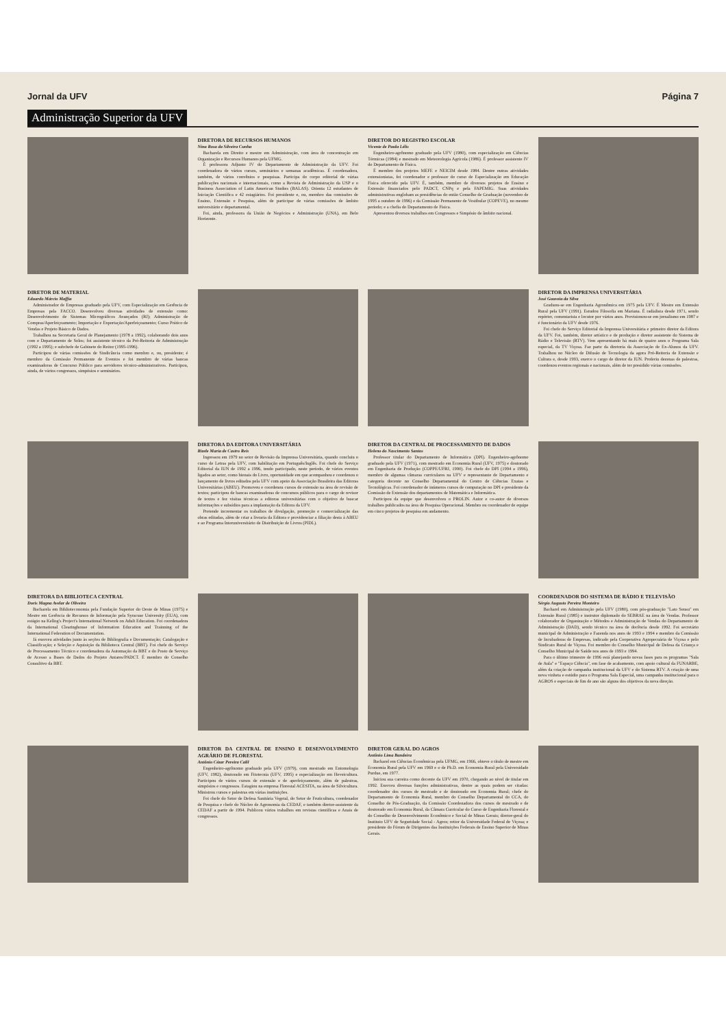Jornal da UFV Página 7
Administração Superior da UFV
DIRETORA DE RECURSOS HUMANOS
Nina Rosa da Silveira Cunha
Bacharela em Direito e mestre em Administração, com área de concentração em Organização e Recursos Humanos pela UFMG.
É professora Adjunto IV do Departamento de Administração da UFV. Foi coordenadora de vários cursos, seminários e semanas acadêmicas. É coordenadora, também, de vários convênios e pesquisas. Participa do corpo editorial de várias publicações nacionais e internacionais, como a Revista de Administração da USP e o Business Association of Latin American Studies (BALAS). Orienta 12 estudantes de Iniciação Científica e 42 estagiários. Foi presidente e, ou, membro das comissões de Ensino, Extensão e Pesquisa, além de participar de várias comissões de âmbito universitário e departamental.
Foi, ainda, professora da União de Negócios e Administração (UNA), em Belo Horizonte.
DIRETOR DO REGISTRO ESCOLAR
Vicente de Paula Lélis
Engenheiro-agrônomo graduado pela UFV (1980), com especialização em Ciências Térmicas (1984) e mestrado em Meteorologia Agrícola (1986). É professor assistente IV do Departamento de Física.
É membro dos projetos MEFE e NEICIM desde 1984. Dentre outras atividades extensionistas, foi coordenador e professor do curso de Especialização em Educação Física oferecido pela UFV. É, também, membro de diversos projetos de Ensino e Extensão financiados pelo PADCT, CNPq e pela FAPEMIG. Suas atividades administrativas englobam as presidências do então Conselho de Graduação (novembro de 1995 a outubro de 1996) e da Comissão Permanente de Vestibular (COPEVE), no mesmo período; e a chefia do Departamento de Física.
Apresentou diversos trabalhos em Congressos e Simpósio de âmbito nacional.
DIRETOR DE MATERIAL
Eduardo Márcio Maffia
Administrador de Empresas graduado pela UFV, com Especialização em Gerência de Empresas pela FACCO. Desenvolveu diversas atividades de extensão como: Desenvolvimento de Sistemas Micrográficos Avançados (RJ); Administração de Compras/Aperfeiçoamento; Importação e Exportação/Aperfeiçoamento; Curso Prático de Vendas e Projeto Básico de Dados.
Trabalhou na Secretaria Geral de Planejamento (1978 a 1992), colaborando dois anos com o Departamento de Solos; foi assistente técnico da Pró-Reitoria de Administração (1992 a 1995); e subchefe de Gabinete do Reitor (1995-1996).
Participou de várias comissões de Sindicância como membro e, ou, presidente; é membro da Comissão Permanente de Eventos e foi membro de várias bancas examinadoras de Concurso Público para servidores técnico-administrativos. Participou, ainda, de vários congressos, simpósios e seminários.
DIRETOR DA IMPRENSA UNIVERSITÁRIA
José Gouveia da Silva
Graduou-se em Engenharia Agronômica em 1975 pela UFV. É Mestre em Extensão Rural pela UFV (1991). Estudou Filosofia em Mariana. É radialista desde 1971, sendo repórter, comentarista e locutor por vários anos. Provisionou-se em jornalismo em 1987 e é funcionário da UFV desde 1976.
Foi chefe do Serviço Editorial da Imprensa Universitária e primeiro diretor da Editora da UFV. Foi, também, diretor artístico e de produção e diretor assistente do Sistema de Rádio e Televisão (RTV). Vem apresentando há mais de quatro anos o Programa Sala especial, da TV Viçosa. Faz parte da diretoria da Associação de Ex-Alunos da UFV. Trabalhou no Núcleo de Difusão de Tecnologia da agora Pró-Reitoria de Extensão e Cultura e, desde 1993, exerce o cargo de diretor da IUN. Proferiu dezenas de palestras, coordenou eventos regionais e nacionais, além de ter presidido várias comissões.
DIRETORA DA EDITORA UNIVERSITÁRIA
Rizele Maria de Castro Reis
Ingressou em 1979 no setor de Revisão da Imprensa Universitária, quando concluiu o curso de Letras pela UFV, com habilitação em Português/Inglês. Foi chefe do Serviço Editorial da IUN de 1992 a 1996, tendo participado, neste período, de vários eventos ligados ao setor, como bienais do Livro, oportunidade em que acompanhou e coordenou o lançamento de livros editados pela UFV com apoio da Associação Brasileira das Editoras Universitárias (ABEU). Promoveu e coordenou cursos de extensão na área de revisão de textos; participou de bancas examinadoras de concursos públicos para o cargo de revisor de textos e fez visitas técnicas a editoras universitárias com o objetivo de buscar informações e subsídios para a implantação da Editora da UFV.
Pretende incrementar os trabalhos de divulgação, promoção e comercialização das obras editadas, além de criar a livraria da Editora e providenciar a filiação desta à ABEU e ao Programa Interuniversitário de Distribuição de Livros (PIDL).
DIRETOR DA CENTRAL DE PROCESSAMENTO DE DADOS
Heleno do Nascimento Santos
Professor titular do Departamento de Informática (DPI). Engenheiro-agrônomo graduado pela UFV (1971), com mestrado em Economia Rural (UFV, 1975) e doutorado em Engenharia de Produção (COPPE/UFRJ, 1990). Foi chefe do DPI (1994 a 1996), membro de algumas câmaras curriculares na UFV e representante de Departamento e categoria docente no Conselho Departamental do Centro de Ciências Exatas e Tecnológicas. Foi coordenador de inúmeros cursos de computação no DPI e presidente da Comissão de Extensão dos departamentos de Matemática e Informática.
Participou da equipe que desenvolveu o PROLIN. Autor e co-autor de diversos trabalhos publicados na área de Pesquisa Operacional. Membro ou coordenador de equipe em cinco projetos de pesquisa em andamento.
DIRETORA DA BIBLIOTECA CENTRAL
Doris Magna Avelar de Oliveira
Bacharela em Biblioteconomia pela Fundação Superior do Oeste de Minas (1975) e Mestre em Gerência de Recursos de Informação pela Syracuse University (EUA), com estágio na Kellog's Project's International Network on Adult Education. Foi coordenadora da International Clearinghouse of Information Education and Trainning of the International Federation of Documentation.
Já exerceu atividades junto às seções de Bibliografia e Documentação; Catalogação e Classificação; e Seleção e Aquisição da Biblioteca Central (BBT). Foi chefe do Serviço de Processamento Técnico e coordenadora da Automação da BBT e do Posto de Serviço de Acesso a Bases de Dados do Projeto Antares/PADCT. É membro do Conselho Consultivo da BBT.
COORDENADOR DO SISTEMA DE RÁDIO E TELEVISÃO
Sérgio Augusto Pereira Monteiro
Bacharel em Administração pela UFV (1980), com pós-graduação "Lato Sensu" em Extensão Rural (1985) e instrutor diplomado do SEBRAE na área de Vendas. Professor colaborador de Organização e Métodos e Administração de Vendas do Departamento de Administração (DAD), sendo técnico na área de docência desde 1992. Foi secretário municipal de Administração e Fazenda nos anos de 1993 e 1994 e membro da Comissão de Incubadoras de Empresas, indicado pela Cooperativa Agropecuária de Viçosa e pelo Sindicato Rural de Viçosa. Foi membro do Conselho Municipal de Defesa da Criança e Conselho Municipal de Saúde nos anos de 1993 e 1994.
Para o último trimestre de 1996 está planejando novas fases para os programas "Sala de Aula" e "Espaço Ciência", em fase de acabamento, com apoio cultural da FUNARBE, além da criação de campanha institucional da UFV e do Sistema RTV. A criação de uma nova vinheta e estúdio para o Programa Sala Especial, uma campanha institucional para o AGROS e especiais de fim de ano são alguns dos objetivos da nova direção.
DIRETOR DA CENTRAL DE ENSINO E DESENVOLVIMENTO AGRÁRIO DE FLORESTAL
Antônio Cézar Pereira Calil
Engenheiro-agrônomo graduado pela UFV (1979), com mestrado em Entomologia (UFV, 1982), doutorado em Fitotecnia (UFV, 1995) e especialização em Heveicultura. Participou de vários cursos de extensão e de aperfeiçoamento, além de palestras, simpósios e congressos. Estagiou na empresa Florestal ACESITA, na área de Silvicultura. Ministrou cursos e palestras em várias instituições.
Foi chefe do Setor de Defesa Sanitária Vegetal, do Setor de Fruticultura, coordenador de Pesquisa e chefe do Núcleo de Agronomia da CEDAF, e também diretor-assistente da CEDAF a partir de 1994. Publicou vários trabalhos em revistas científicas e Anais de congressos.
DIRETOR GERAL DO AGROS
Antônio Lima Bandeira
Bacharel em Ciências Econômicas pela UFMG, em 1966, obteve o título de mestre em Economia Rural pela UFV em 1969 e o de Ph.D. em Economia Rural pela Universidade Purdue, em 1977.
Iniciou sua carreira como docente da UFV em 1970, chegando ao nível de titular em 1992. Exerceu diversas funções administrativas, dentre as quais podem ser citadas: coordenador dos cursos de mestrado e de doutorado em Economia Rural; chefe do Departamento de Economia Rural, membro do Conselho Departamental do CCA, do Conselho de Pós-Graduação, da Comissão Coordenadora dos cursos de mestrado e de doutorado em Economia Rural, da Câmara Curricular do Curso de Engenharia Florestal e do Conselho de Desenvolvimento Econômico e Social de Minas Gerais; diretor-geral do Instituto UFV de Seguridade Social - Agros; reitor da Universidade Federal de Viçosa; e presidente do Fórum de Dirigentes das Instituições Federais de Ensino Superior de Minas Gerais.